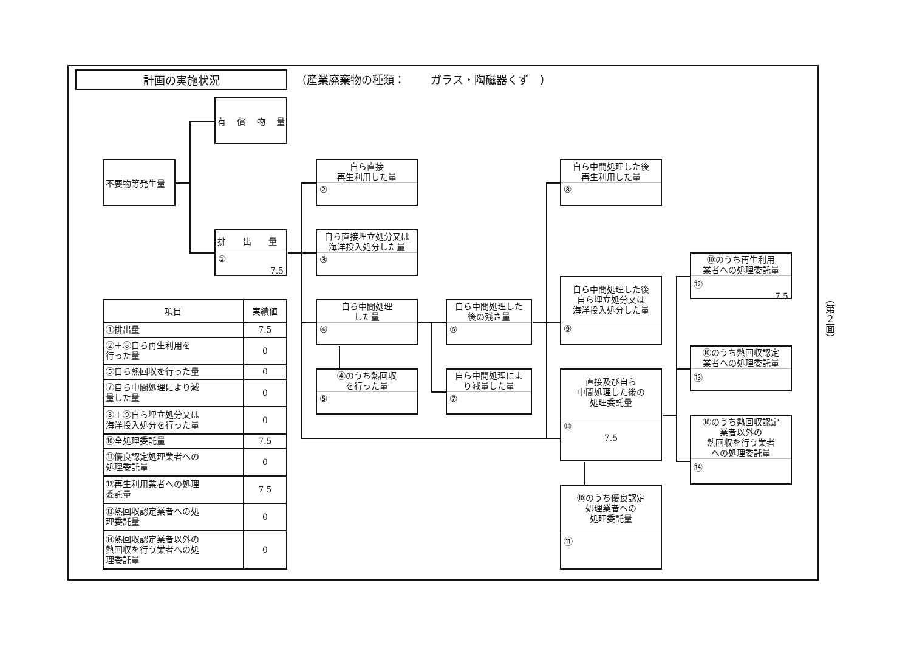計画の実施状況
（産業廃棄物の種類：　　 ガラス・陶磁器くず　）
有　 償　 物　 量
不要物等発生量
排　　出　　量
①
7.5
自ら直接
再生利用した量
②
自ら直接埋立処分又は
海洋投入処分した量
③
自ら中間処理
した量
④
④のうち熱回収
を行った量
⑤
自ら中間処理した
後の残さ量
⑥
自ら中間処理によ
り減量した量
⑦
自ら中間処理した後
再生利用した量
⑧
自ら中間処理した後
自ら埋立処分又は
海洋投入処分した量
⑨
直接及び自ら
中間処理した後の
処理委託量
⑩
7.5
⑩のうち優良認定
処理業者への
処理委託量
⑪
⑩のうち再生利用
業者への処理委託量
⑫
7.5
⑩のうち熱回収認定
業者への処理委託量
⑬
⑩のうち熱回収認定
業者以外の
熱回収を行う業者
への処理委託量
⑭
| 項目 | 実績値 |
| --- | --- |
| ①排出量 | 7.5 |
| ②＋⑧自ら再生利用を 行った量 | 0 |
| ⑤自ら熱回収を行った量 | 0 |
| ⑦自ら中間処理により減 量した量 | 0 |
| ③＋⑨自ら埋立処分又は 海洋投入処分を行った量 | 0 |
| ⑩全処理委託量 | 7.5 |
| ⑪優良認定処理業者への 処理委託量 | 0 |
| ⑫再生利用業者への処理 委託量 | 7.5 |
| ⑬熱回収認定業者への処 理委託量 | 0 |
| ⑭熱回収認定業者以外の 熱回収を行う業者への処 理委託量 | 0 |
（第２面）